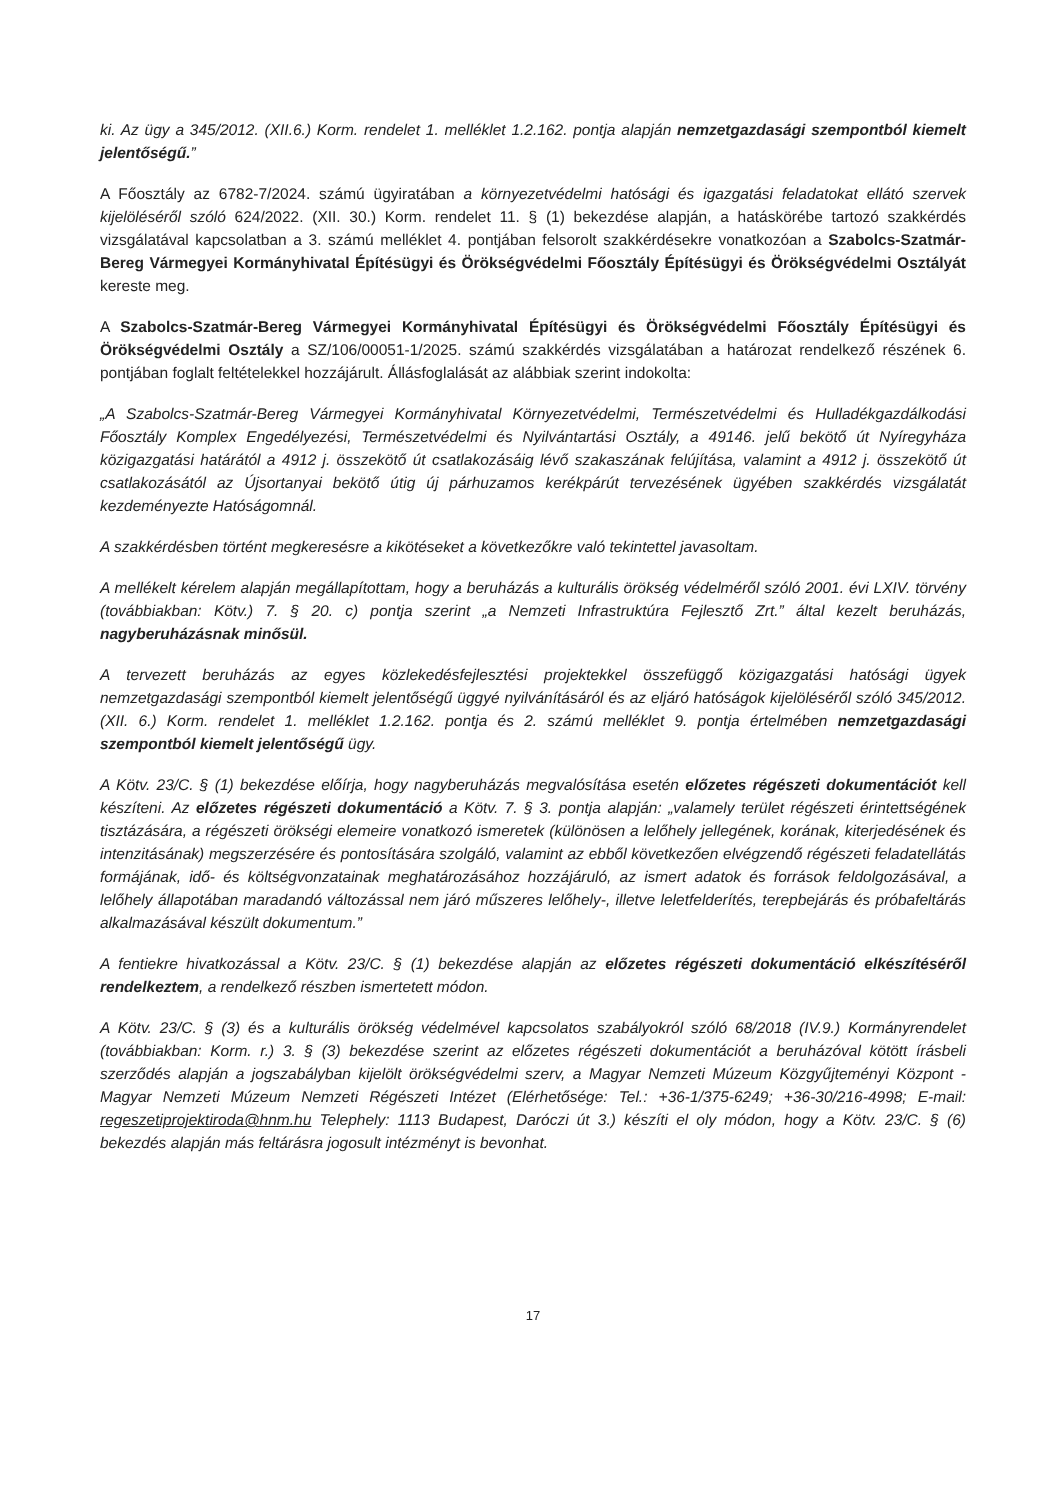ki. Az ügy a 345/2012. (XII.6.) Korm. rendelet 1. melléklet 1.2.162. pontja alapján nemzetgazdasági szempontból kiemelt jelentőségű.”
A Főosztály az 6782-7/2024. számú ügyiratában a környezetvédelmi hatósági és igazgatási feladatokat ellátó szervek kijelöléséről szóló 624/2022. (XII. 30.) Korm. rendelet 11. § (1) bekezdése alapján, a hatáskörébe tartozó szakkérdés vizsgálatával kapcsolatban a 3. számú melléklet 4. pontjában felsorolt szakkérdésekre vonatkozóan a Szabolcs-Szatmár-Bereg Vármegyei Kormányhivatal Építésügyi és Örökségvédelmi Főosztály Építésügyi és Örökségvédelmi Osztályát kereste meg.
A Szabolcs-Szatmár-Bereg Vármegyei Kormányhivatal Építésügyi és Örökségvédelmi Főosztály Építésügyi és Örökségvédelmi Osztály a SZ/106/00051-1/2025. számú szakkérdés vizsgálatában a határozat rendelkező részének 6. pontjában foglalt feltételekkel hozzájárult. Állásfoglalását az alábbiak szerint indokolta:
„A Szabolcs-Szatmár-Bereg Vármegyei Kormányhivatal Környezetvédelmi, Természetvédelmi és Hulladékgazdálkodási Főosztály Komplex Engedélyezési, Természetvédelmi és Nyilvántartási Osztály, a 49146. jelű bekötő út Nyíregyháza közigazgatási határától a 4912 j. összekötő út csatlakozásáig lévő szakaszának felújítása, valamint a 4912 j. összekötő út csatlakozásától az Újsortanyai bekötő útig új párhuzamos kerékpárút tervezésének ügyében szakkérdés vizsgálatát kezdeményezte Hatóságomnál.
A szakkérdésben történt megkeresésre a kikötéseket a következőkre való tekintettel javasoltam.
A mellékelt kérelem alapján megállapítottam, hogy a beruházás a kulturális örökség védelméről szóló 2001. évi LXIV. törvény (továbbiakban: Kötv.) 7. § 20. c) pontja szerint „a Nemzeti Infrastruktúra Fejlesztő Zrt.” által kezelt beruházás, nagyberuházásnak minősül.
A tervezett beruházás az egyes közlekedésfejlesztési projektekkel összefüggő közigazgatási hatósági ügyek nemzetgazdasági szempontból kiemelt jelentőségű üggyé nyilvánításáról és az eljáró hatóságok kijelöléséről szóló 345/2012. (XII. 6.) Korm. rendelet 1. melléklet 1.2.162. pontja és 2. számú melléklet 9. pontja értelmében nemzetgazdasági szempontból kiemelt jelentőségű ügy.
A Kötv. 23/C. § (1) bekezdése előírja, hogy nagyberuházás megvalósítása esetén előzetes régészeti dokumentációt kell készíteni. Az előzetes régészeti dokumentáció a Kötv. 7. § 3. pontja alapján: „valamely terület régészeti érintettségének tisztázására, a régészeti örökségi elemeire vonatkozó ismeretek (különösen a lelőhely jellegének, korának, kiterjedésének és intenzitásának) megszerzésére és pontosítására szolgáló, valamint az ebből következően elvégzendő régészeti feladatellátás formájának, idő- és költségvonzatainak meghatározásához hozzájáruló, az ismert adatok és források feldolgozásával, a lelőhely állapotában maradandó változással nem járó műszeres lelőhely-, illetve leletfelderítés, terepbejárás és próbafeltárás alkalmazásával készült dokumentum.”
A fentiekre hivatkozással a Kötv. 23/C. § (1) bekezdése alapján az előzetes régészeti dokumentáció elkészítéséről rendelkeztem, a rendelkező részben ismertetett módon.
A Kötv. 23/C. § (3) és a kulturális örökség védelmével kapcsolatos szabályokról szóló 68/2018 (IV.9.) Kormányrendelet (továbbiakban: Korm. r.) 3. § (3) bekezdése szerint az előzetes régészeti dokumentációt a beruházóval kötött írásbeli szerződés alapján a jogszabályban kijelölt örökségvédelmi szerv, a Magyar Nemzeti Múzeum Közgyűjteményi Központ - Magyar Nemzeti Múzeum Nemzeti Régészeti Intézet (Elérhetősége: Tel.: +36-1/375-6249; +36-30/216-4998; E-mail: regeszetiprojektiroda@hnm.hu Telephely: 1113 Budapest, Daróczi út 3.) készíti el oly módon, hogy a Kötv. 23/C. § (6) bekezdés alapján más feltárásra jogosult intézményt is bevonhat.
17